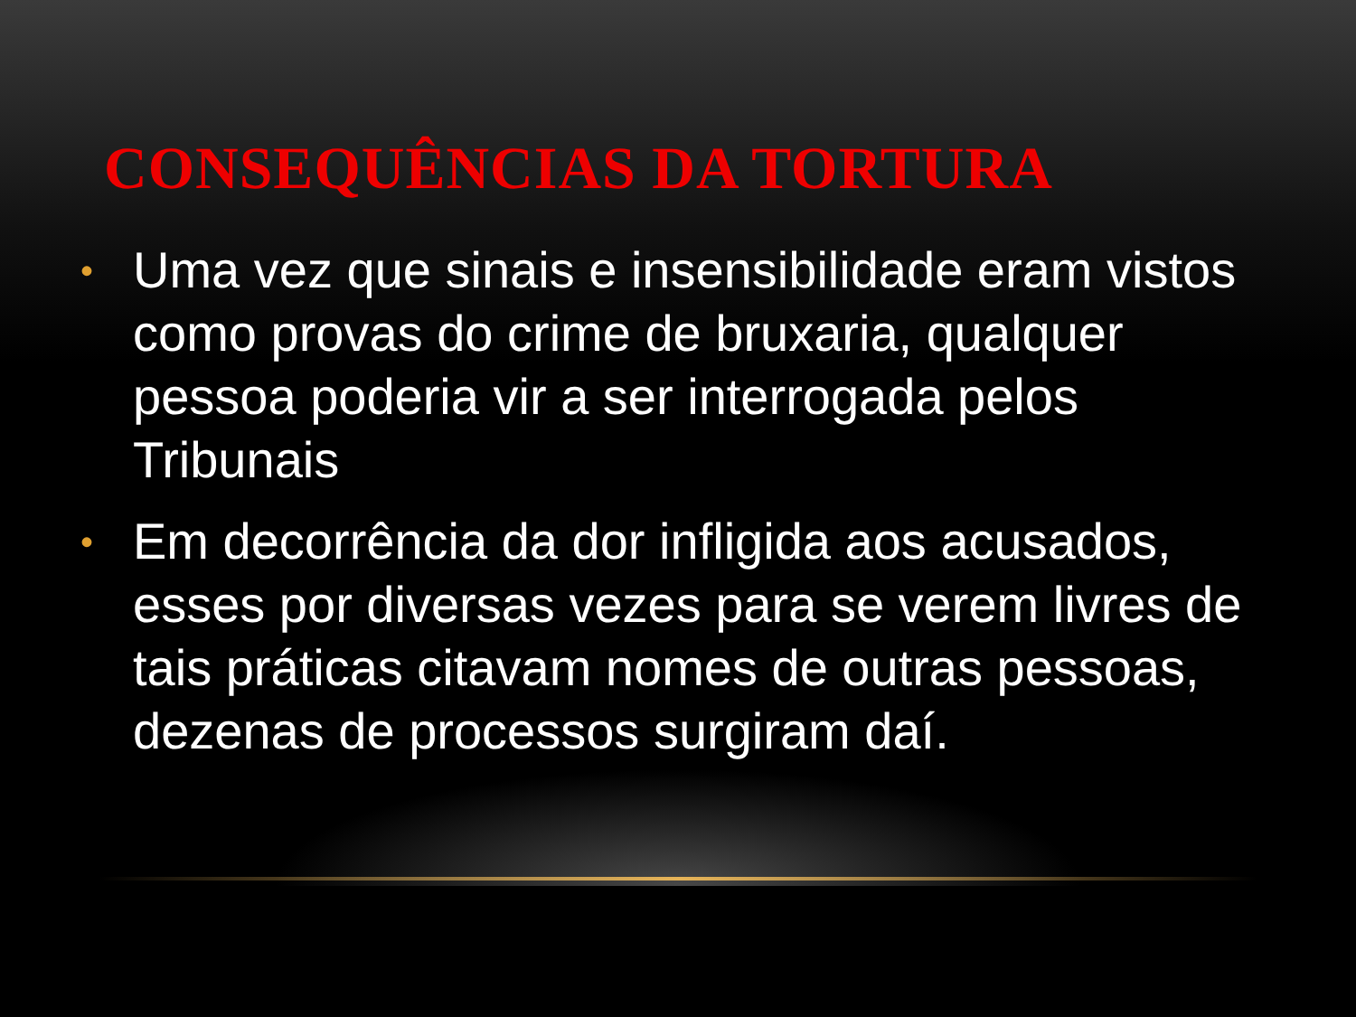CONSEQUÊNCIAS DA TORTURA
• Uma vez que sinais e insensibilidade eram vistos como provas do crime de bruxaria, qualquer pessoa poderia vir a ser interrogada pelos Tribunais
• Em decorrência da dor infligida aos acusados, esses por diversas vezes para se verem livres de tais práticas citavam nomes de outras pessoas, dezenas de processos surgiram daí.